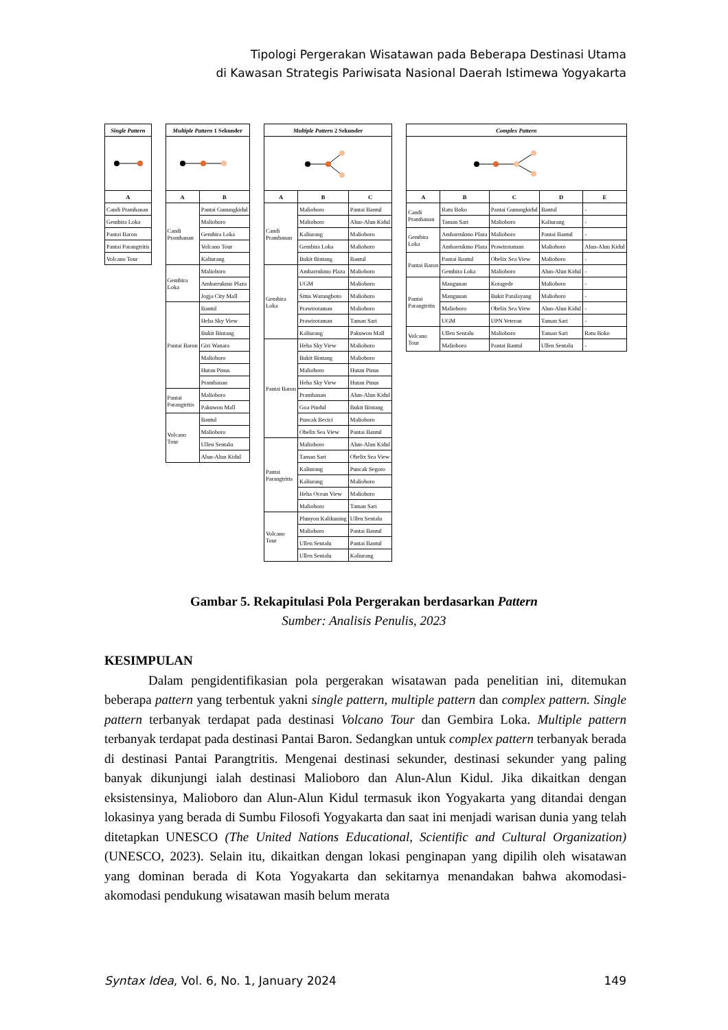Tipologi Pergerakan Wisatawan pada Beberapa Destinasi Utama
di Kawasan Strategis Pariwisata Nasional Daerah Istimewa Yogyakarta
| Single Pattern |
| --- |
| A |
| Candi Prambanan |
| Gembira Loka |
| Pantai Baron |
| Pantai Parangtritis |
| Volcano Tour |
| Multiple Pattern 1 Sekunder | |
| --- | --- |
| A | B |
| Candi Prambanan | Pantai Gunungkidul |
| | Malioboro |
| | Gembira Loka |
| | Volcano Tour |
| | Kaliurang |
| Gembira Loka | Malioboro |
| | Ambarrukmo Plaza |
| | Jogja City Mall |
| Pantai Baron | Bantul |
| | Heha Sky View |
| | Bukit Bintang |
| | Giri Wanara |
| | Malioboro |
| | Hutan Pinus |
| | Prambanan |
| Pantai Parangtritis | Malioboro |
| | Pakuwon Mall |
| Volcano Tour | Bantul |
| | Malioboro |
| | Ullen Sentalu |
| | Alun-Alun Kidul |
| Multiple Pattern 2 Sekunder | | |
| --- | --- | --- |
| A | B | C |
| Candi Prambanan | Malioboro | Pantai Bantul |
| | Malioboro | Alun-Alun Kidul |
| | Kaliurang | Malioboro |
| | Gembira Loka | Malioboro |
| | Bukit Bintang | Bantul |
| Gembira Loka | Ambarrukmo Plaza | Malioboro |
| | UGM | Malioboro |
| | Situs Warungboto | Malioboro |
| | Prawirotaman | Malioboro |
| | Prawirotaman | Taman Sari |
| | Kaliurang | Pakuwon Mall |
| Pantai Baron | Heha Sky View | Malioboro |
| | Bukit Bintang | Malioboro |
| | Malioboro | Hutan Pinus |
| | Heha Sky View | Hutan Pinus |
| | Prambanan | Alun-Alun Kidul |
| | Goa Pindul | Bukit Bintang |
| | Puncak Becici | Malioboro |
| | Obelix Sea View | Pantai Bantul |
| Pantai Parangtritis | Malioboro | Alun-Alun Kidul |
| | Taman Sari | Obelix Sea View |
| | Kaliurang | Puncak Segoro |
| | Kaliurang | Malioboro |
| | Heha Ocean View | Malioboro |
| | Malioboro | Taman Sari |
| Volcano Tour | Plunyon Kalikuning | Ullen Sentalu |
| | Malioboro | Pantai Bantul |
| | Ullen Sentalu | Pantai Bantul |
| | Ullen Sentalu | Kaliurang |
| Complex Pattern | | | | |
| --- | --- | --- | --- | --- |
| A | B | C | D | E |
| Candi Prambanan | Ratu Boko | Pantai Gunungkidul | Bantul | - |
| | Taman Sari | Malioboro | Kaliurang | - |
| Gembira Loka | Ambarrukmo Plaza | Malioboro | Pantai Bantul | - |
| | Ambarrukmo Plaza | Prawirotaman | Malioboro | Alun-Alun Kidul |
| Pantai Baron | Pantai Bantul | Obelix Sea View | Malioboro | - |
| | Gembira Loka | Malioboro | Alun-Alun Kidul | - |
| Pantai Parangtritis | Mangunan | Kotagede | Malioboro | - |
| | Mangunan | Bukit Paralayang | Malioboro | - |
| | Malioboro | Obelix Sea View | Alun-Alun Kidul | - |
| | UGM | UPN Veteran | Taman Sari | - |
| Volcano Tour | Ullen Sentalu | Malioboro | Taman Sari | Ratu Boko |
| | Malioboro | Pantai Bantul | Ullen Sentalu | - |
Gambar 5. Rekapitulasi Pola Pergerakan berdasarkan Pattern
Sumber: Analisis Penulis, 2023
KESIMPULAN
Dalam pengidentifikasian pola pergerakan wisatawan pada penelitian ini, ditemukan beberapa pattern yang terbentuk yakni single pattern, multiple pattern dan complex pattern. Single pattern terbanyak terdapat pada destinasi Volcano Tour dan Gembira Loka. Multiple pattern terbanyak terdapat pada destinasi Pantai Baron. Sedangkan untuk complex pattern terbanyak berada di destinasi Pantai Parangtritis. Mengenai destinasi sekunder, destinasi sekunder yang paling banyak dikunjungi ialah destinasi Malioboro dan Alun-Alun Kidul. Jika dikaitkan dengan eksistensinya, Malioboro dan Alun-Alun Kidul termasuk ikon Yogyakarta yang ditandai dengan lokasinya yang berada di Sumbu Filosofi Yogyakarta dan saat ini menjadi warisan dunia yang telah ditetapkan UNESCO (The United Nations Educational, Scientific and Cultural Organization) (UNESCO, 2023). Selain itu, dikaitkan dengan lokasi penginapan yang dipilih oleh wisatawan yang dominan berada di Kota Yogyakarta dan sekitarnya menandakan bahwa akomodasi-akomodasi pendukung wisatawan masih belum merata
Syntax Idea, Vol. 6, No. 1, January 2024 149